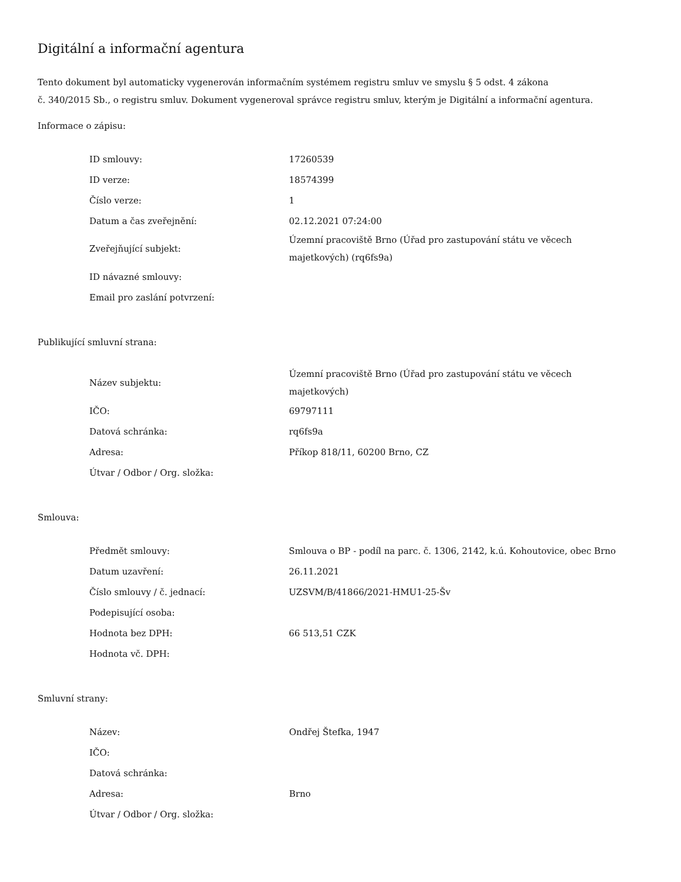Digitální a informační agentura
Tento dokument byl automaticky vygenerován informačním systémem registru smluv ve smyslu § 5 odst. 4 zákona
č. 340/2015 Sb., o registru smluv. Dokument vygeneroval správce registru smluv, kterým je Digitální a informační agentura.
Informace o zápisu:
| ID smlouvy: | 17260539 |
| ID verze: | 18574399 |
| Číslo verze: | 1 |
| Datum a čas zveřejnění: | 02.12.2021 07:24:00 |
| Zveřejňující subjekt: | Územní pracoviště Brno (Úřad pro zastupování státu ve věcech majetkových) (rq6fs9a) |
| ID návazné smlouvy: | |
| Email pro zaslání potvrzení: | |
Publikující smluvní strana:
| Název subjektu: | Územní pracoviště Brno (Úřad pro zastupování státu ve věcech majetkových) |
| IČO: | 69797111 |
| Datová schránka: | rq6fs9a |
| Adresa: | Příkop 818/11, 60200 Brno, CZ |
| Útvar / Odbor / Org. složka: | |
Smlouva:
| Předmět smlouvy: | Smlouva o BP - podíl na parc. č. 1306, 2142, k.ú. Kohoutovice, obec Brno |
| Datum uzavření: | 26.11.2021 |
| Číslo smlouvy / č. jednací: | UZSVM/B/41866/2021-HMU1-25-Šv |
| Podepisující osoba: | |
| Hodnota bez DPH: | 66 513,51 CZK |
| Hodnota vč. DPH: | |
Smluvní strany:
| Název: | Ondřej Štefka, 1947 |
| IČO: | |
| Datová schránka: | |
| Adresa: | Brno |
| Útvar / Odbor / Org. složka: | |